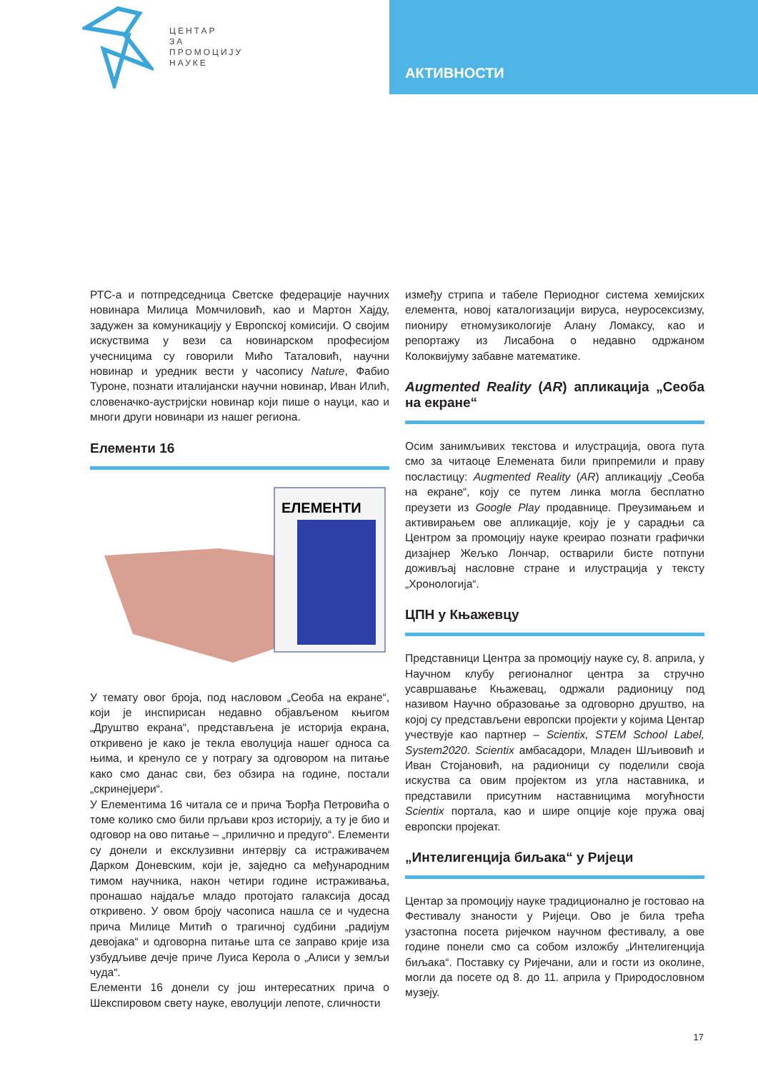ЦЕНТАР
ЗА
ПРОМОЦИЈУ
НАУКЕ
АКТИВНОСТИ
РТС-а и потпредседница Светске федерације научних новинара Милица Момчиловић, као и Мартон Хајду, задужен за комуникацију у Европској комисији. О својим искуствима у вези са новинарском професијом учесницима су говорили Мићо Таталовић, научни новинар и уредник вести у часопису Nature, Фабио Туроне, познати италијански научни новинар, Иван Илић, словеначко-аустријски новинар који пише о науци, као и многи други новинари из нашег региона.
Елементи 16
ЕЛЕМЕНТИ
У темату овог броја, под насловом „Сеоба на екране“, који је инспирисан недавно објављеном књигом „Друштво екрана“, представљена је историја екрана, откривено је како је текла еволуција нашег односа са њима, и кренуло се у потрагу за одговором на питање како смо данас сви, без обзира на године, постали „скринејџери“.
У Елементима 16 читала се и прича Ђорђа Петровића о томе колико смо били прљави кроз историју, а ту је био и одговор на ово питање – „прилично и предуго“. Елементи су донели и ексклузивни интервју са истраживачем Дарком Доневским, који је, заједно са међународним тимом научника, након четири године истраживања, пронашао најдаље младо протојато галаксија досад откривено. У овом броју часописа нашла се и чудесна прича Милице Митић о трагичној судбини „радијум девојака“ и одговорна питање шта се заправо крије иза узбудљиве дечје приче Луиса Керола о „Алиси у земљи чуда“.
Елементи 16 донели су још интересатних прича о Шекспировом свету науке, еволуцији лепоте, сличности
између стрипа и табеле Периодног система хемијских елемента, новој каталогизацији вируса, неуросексизму, пиониру етномузикологије Алану Ломаксу, као и репортажу из Лисабона о недавно одржаном Колоквијуму забавне математике.
Augmented Reality (AR) апликација „Сеоба на екране“
Осим занимљивих текстова и илустрација, овога пута смо за читаоце Елемената били припремили и праву посластицу: Augmented Reality (AR) апликацију „Сеоба на екране“, коју се путем линка могла бесплатно преузети из Google Play продавнице. Преузимањем и активирањем ове апликације, коју је у сарадњи са Центром за промоцију науке креирао познати графички дизајнер Жељко Лончар, остварили бисте потпуни доживљај насловне стране и илустрација у тексту „Хронологија“.
ЦПН у Књажевцу
Представници Центра за промоцију науке су, 8. априла, у Научном клубу регионалног центра за стручно усавршавање Књажевац, одржали радионицу под називом Научно образовање за одговорно друштво, на којој су представљени европски пројекти у којима Центар учествује као партнер – Scientix, STEM School Label, System2020. Scientix амбасадори, Младен Шљивовић и Иван Стојановић, на радионици су поделили своја искуства са овим пројектом из угла наставника, и представили присутним наставницима могућности Scientix портала, као и шире опције које пружа овај европски пројекат.
„Интелигенција биљака“ у Ријеци
Центар за промоцију науке традиционално је гостовао на Фестивалу знаности у Ријеци. Ово је била трећа узастопна посета ријечком научном фестивалу, а ове године понели смо са собом изложбу „Интелигенција биљака“. Поставку су Ријечани, али и гости из околине, могли да посете од 8. до 11. априла у Природословном музеју.
17